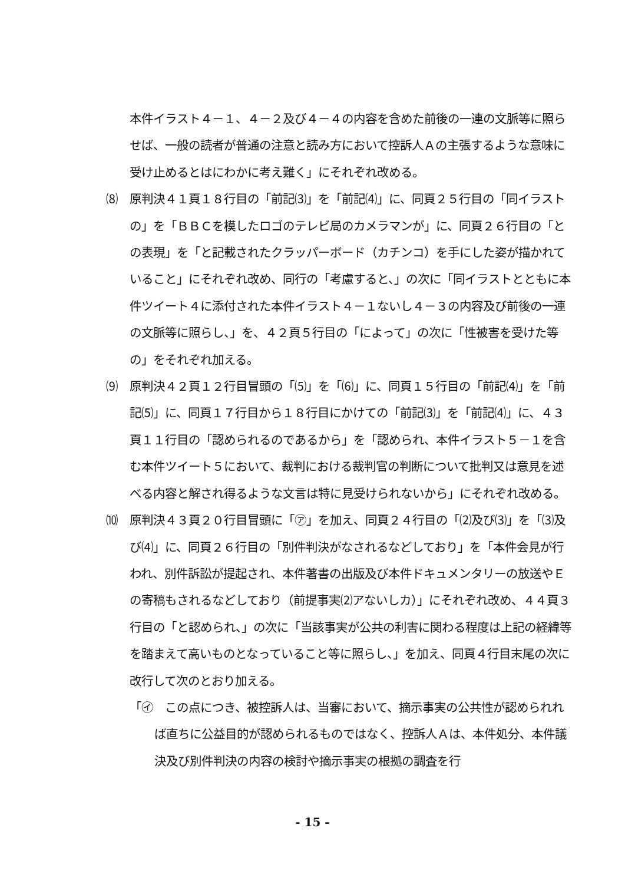本件イラスト４－１、４－２及び４－４の内容を含めた前後の一連の文脈等に照らせば、一般の読者が普通の注意と読み方において控訴人Ａの主張するような意味に受け止めるとはにわかに考え難く」にそれぞれ改める。
⑻　原判決４１頁１８行目の「前記⑶」を「前記⑷」に、同頁２５行目の「同イラストの」を「ＢＢＣを模したロゴのテレビ局のカメラマンが」に、同頁２６行目の「との表現」を「と記載されたクラッパーボード（カチンコ）を手にした姿が描かれていること」にそれぞれ改め、同行の「考慮すると、」の次に「同イラストとともに本件ツイート４に添付された本件イラスト４－１ないし４－３の内容及び前後の一連の文脈等に照らし、」を、４２頁５行目の「によって」の次に「性被害を受けた等の」をそれぞれ加える。
⑼　原判決４２頁１２行目冒頭の「⑸」を「⑹」に、同頁１５行目の「前記⑷」を「前記⑸」に、同頁１７行目から１８行目にかけての「前記⑶」を「前記⑷」に、４３頁１１行目の「認められるのであるから」を「認められ、本件イラスト５－１を含む本件ツイート５において、裁判における裁判官の判断について批判又は意見を述べる内容と解され得るような文言は特に見受けられないから」にそれぞれ改める。
⑽　原判決４３頁２０行目冒頭に「㋐」を加え、同頁２４行目の「⑵及び⑶」を「⑶及び⑷」に、同頁２６行目の「別件判決がなされるなどしており」を「本件会見が行われ、別件訴訟が提起され、本件著書の出版及び本件ドキュメンタリーの放送やＥの寄稿もされるなどしており（前提事実⑵アないしカ）」にそれぞれ改め、４４頁３行目の「と認められ、」の次に「当該事実が公共の利害に関わる程度は上記の経緯等を踏まえて高いものとなっていること等に照らし、」を加え、同頁４行目末尾の次に改行して次のとおり加える。
「㋑　この点につき、被控訴人は、当審において、摘示事実の公共性が認められれば直ちに公益目的が認められるものではなく、控訴人Ａは、本件処分、本件議決及び別件判決の内容の検討や摘示事実の根拠の調査を行
- 15 -